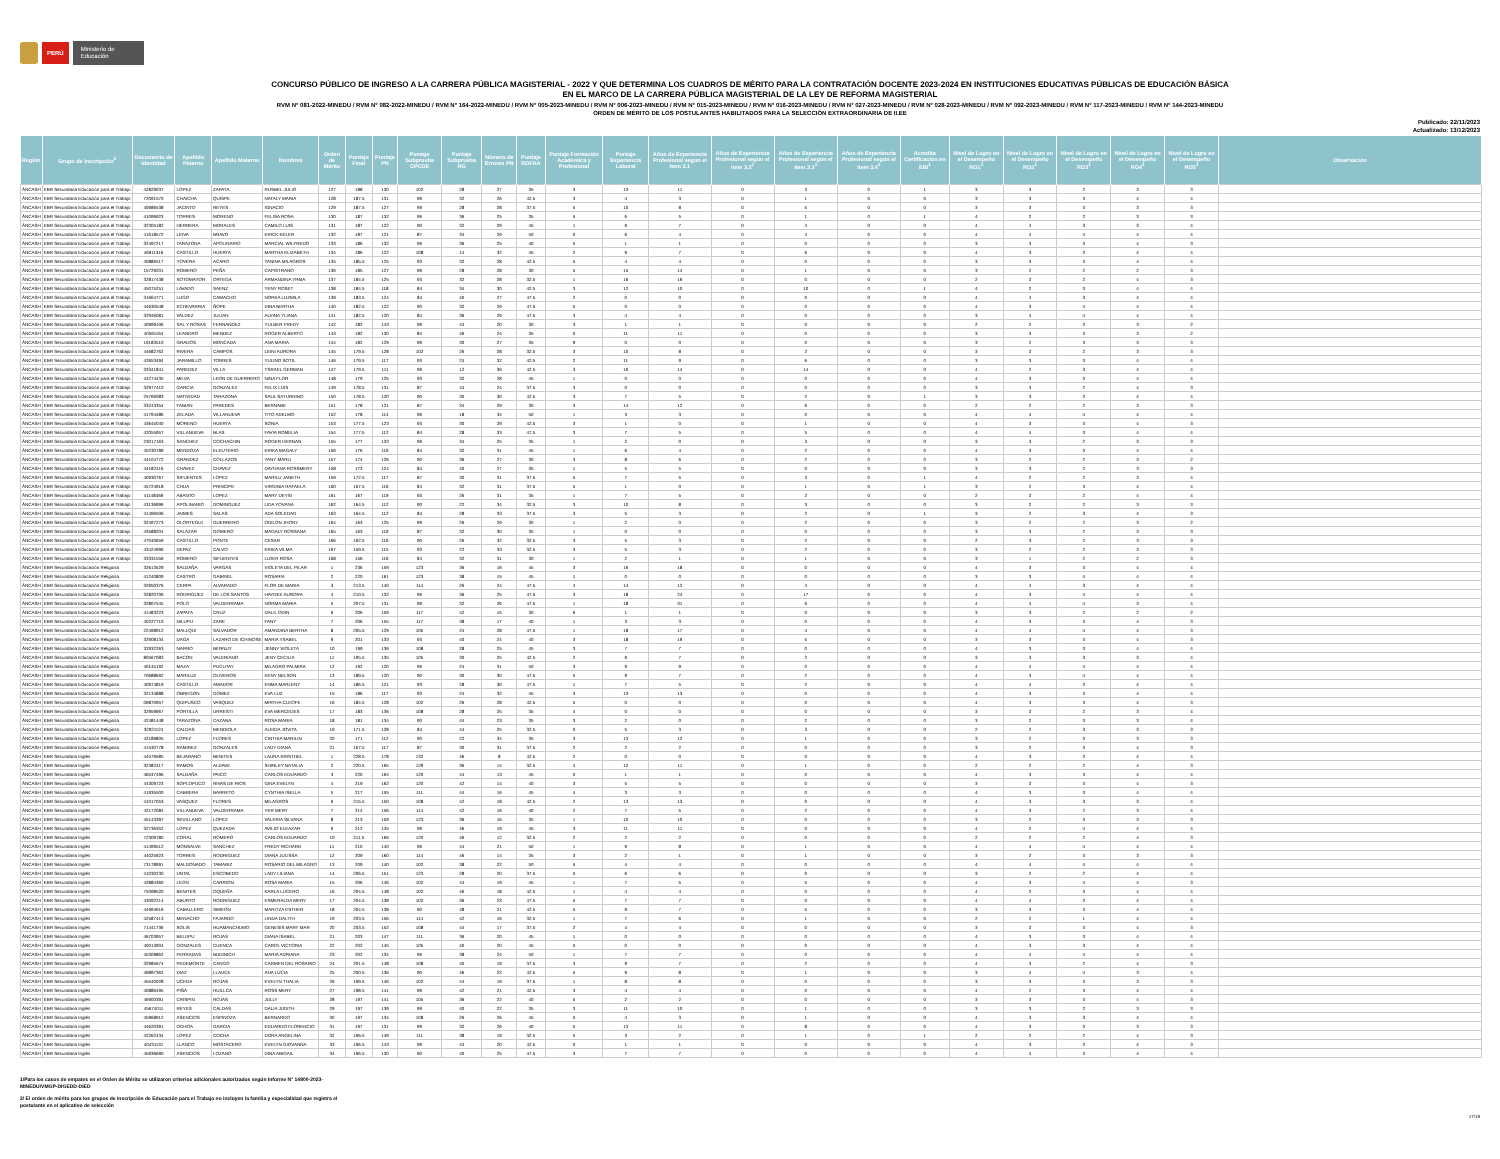PERÚ
Ministerio de Educación
CONCURSO PÚBLICO DE INGRESO A LA CARRERA PÚBLICA MAGISTERIAL - 2022 Y QUE DETERMINA LOS CUADROS DE MÉRITO PARA LA CONTRATACIÓN DOCENTE 2023-2024 EN INSTITUCIONES EDUCATIVAS PÚBLICAS DE EDUCACIÓN BÁSICA
EN EL MARCO DE LA CARRERA PÚBLICA MAGISTERIAL DE LA LEY DE REFORMA MAGISTERIAL
RVM N° 081-2022-MINEDU / RVM N° 082-2022-MINEDU / RVM N° 164-2022-MINEDU / RVM N° 005-2023-MINEDU / RVM N° 006-2023-MINEDU / RVM N° 015-2023-MINEDU / RVM N° 016-2023-MINEDU / RVM N° 027-2023-MINEDU / RVM N° 028-2023-MINEDU / RVM N° 092-2023-MINEDU / RVM N° 117-2023-MINEDU / RVM N° 144-2023-MINEDU
ORDEN DE MÉRITO DE LOS POSTULANTES HABILITADOS PARA LA SELECCIÓN EXTRAORDINARIA DE II.EE
Publicado: 22/11/2023
Actualizado: 13/12/2023
| Región | Grupo de Inscripción<sup>2</sup> | Documento de Identidad | Apellido Paterno | Apellido Materno | Nombres | Orden de Mérito | Puntaje Final | Puntaje PN | Puntaje Subprueba CPCDE | Puntaje Subprueba HG | Número de Errores PN | Puntaje ROFAA | Puntaje Formación Académica y Profesional | Puntaje Experiencia Laboral | Años de Experiencia Profesional según el item 3.1 | Años de Experiencia Profesional según el item 3.2<sup>1</sup> | Años de Experiencia Profesional según el item 3.3<sup>1</sup> | Años de Experiencia Profesional según el item 3.4<sup>1</sup> | Acredita Certificación en EIB<sup>1</sup> | Nivel de Logro en el Desempeño RO1<sup>1</sup> | Nivel de Logro en el Desempeño RO2<sup>1</sup> | Nivel de Logro en el Desempeño RO3<sup>1</sup> | Nivel de Logro en el Desempeño RO4<sup>1</sup> | Nivel de Logro en el Desempeño RO5<sup>1</sup> | Observación |
| --- | --- | --- | --- | --- | --- | --- | --- | --- | --- | --- | --- | --- | --- | --- | --- | --- | --- | --- | --- | --- | --- | --- | --- | --- | --- |
| ÁNCASH | EBR Secundaria Educación para el Trabajo | 42829037 | LOPEZ | ZAPATA | RUSBEL JULIO | 127 | 188 | 130 | 102 | 28 | 27 | 35 | 3 | 13 | 11 | 0 | 3 | 0 | 1 | 3 | 3 | 2 | 3 | 3 | |
| ÁNCASH | EBR Secundaria Educación para el Trabajo | 72091570 | CHAICHA | QUISPE | NATALY MARIA | 128 | 187.5 | 131 | 99 | 32 | 26 | 42.5 | 3 | 4 | 3 | 0 | 1 | 0 | 0 | 3 | 3 | 3 | 4 | 4 | |
| ÁNCASH | EBR Secundaria Educación para el Trabajo | 40686538 | JACINTO | REYES | IGNACIO | 129 | 187.5 | 127 | 99 | 28 | 28 | 37.5 | 5 | 10 | 8 | 0 | 5 | 0 | 0 | 3 | 3 | 3 | 3 | 3 | |
| ÁNCASH | EBR Secundaria Educación para el Trabajo | 41096923 | TORRES | MORENO | FELISA ROSA | 130 | 187 | 132 | 96 | 36 | 25 | 35 | 5 | 6 | 5 | 0 | 1 | 0 | 1 | 4 | 2 | 2 | 3 | 3 | |
| ÁNCASH | EBR Secundaria Educación para el Trabajo | 32305182 | HERRERA | MORALES | CAMILO LUIS | 131 | 187 | 122 | 90 | 32 | 29 | 45 | 1 | 9 | 7 | 0 | 4 | 0 | 0 | 4 | 4 | 3 | 3 | 4 | |
| ÁNCASH | EBR Secundaria Educación para el Trabajo | 41618572 | LEIVA | BRAVO | ERICK KELER | 132 | 187 | 121 | 87 | 34 | 29 | 50 | 0 | 6 | 4 | 0 | 4 | 0 | 0 | 4 | 4 | 4 | 4 | 4 | |
| ÁNCASH | EBR Secundaria Educación para el Trabajo | 32497217 | TARAZONA | APOLINARIO | MARCIAL WILFREDO | 133 | 186 | 132 | 96 | 36 | 25 | 40 | 5 | 1 | 1 | 0 | 0 | 0 | 0 | 3 | 3 | 3 | 4 | 3 | |
| ÁNCASH | EBR Secundaria Educación para el Trabajo | 46911316 | CASTILLO | HUERTA | MARTHA ELIZABETH | 134 | 186 | 122 | 108 | 14 | 32 | 45 | 2 | 9 | 7 | 0 | 6 | 0 | 0 | 4 | 3 | 3 | 4 | 4 | |
| ÁNCASH | EBR Secundaria Educación para el Trabajo | 40886517 | YOVERA | ACARO | YANINA MILAGROS | 135 | 185.5 | 125 | 93 | 32 | 28 | 42.5 | 5 | 4 | 4 | 0 | 0 | 0 | 0 | 3 | 3 | 3 | 4 | 4 | |
| ÁNCASH | EBR Secundaria Educación para el Trabajo | 15729201 | ROMERO | PEÑA | CAPISTRANO | 136 | 185 | 127 | 99 | 28 | 28 | 30 | 5 | 15 | 14 | 0 | 1 | 0 | 0 | 3 | 2 | 2 | 2 | 3 | |
| ÁNCASH | EBR Secundaria Educación para el Trabajo | 32817438 | SOTOMAYOR | ORTEGA | ARMANDINA YRMA | 137 | 184.5 | 125 | 93 | 32 | 28 | 32.5 | 1 | 16 | 16 | 0 | 0 | 0 | 0 | 2 | 2 | 2 | 4 | 3 | |
| ÁNCASH | EBR Secundaria Educación para el Trabajo | 45075251 | LAVADO | SAENZ | YENY ROSET | 138 | 184.5 | 118 | 84 | 34 | 30 | 42.5 | 3 | 12 | 10 | 0 | 10 | 0 | 1 | 4 | 2 | 3 | 4 | 4 | |
| ÁNCASH | EBR Secundaria Educación para el Trabajo | 31664771 | LUGO | CAMACHO | NORKA LUZMILA | 139 | 183.5 | 124 | 84 | 40 | 27 | 47.5 | 2 | 0 | 0 | 0 | 0 | 0 | 0 | 4 | 4 | 3 | 4 | 4 | |
| ÁNCASH | EBR Secundaria Educación para el Trabajo | 44630548 | ECHEVARRIA | ÑOPE | DINA BERTHA | 140 | 182.5 | 122 | 90 | 32 | 29 | 47.5 | 5 | 0 | 0 | 0 | 0 | 0 | 0 | 4 | 3 | 4 | 4 | 4 | |
| ÁNCASH | EBR Secundaria Educación para el Trabajo | 32946081 | VALDEZ | JULIAN | ALVINA YLIANA | 141 | 182.5 | 120 | 84 | 36 | 29 | 47.5 | 3 | 4 | 4 | 0 | 0 | 0 | 0 | 3 | 4 | 4 | 4 | 4 | |
| ÁNCASH | EBR Secundaria Educación para el Trabajo | 40999106 | SAL Y ROSAS | FERNANDEZ | YULBER FREDY | 142 | 182 | 143 | 99 | 44 | 20 | 30 | 3 | 1 | 1 | 0 | 0 | 0 | 0 | 2 | 2 | 3 | 3 | 2 | |
| ÁNCASH | EBR Secundaria Educación para el Trabajo | 40591164 | LEANDRO | MENDEZ | ROGER ALBERTO | 143 | 182 | 130 | 84 | 46 | 24 | 35 | 0 | 11 | 11 | 0 | 0 | 0 | 0 | 3 | 3 | 3 | 3 | 2 | |
| ÁNCASH | EBR Secundaria Educación para el Trabajo | 19183510 | GRADOS | MONCADA | ANA MARIA | 144 | 182 | 129 | 99 | 30 | 27 | 35 | 9 | 0 | 0 | 0 | 0 | 0 | 0 | 3 | 2 | 3 | 3 | 3 | |
| ÁNCASH | EBR Secundaria Educación para el Trabajo | 44682762 | RIVERA | CAMPOS | LEINI AURORA | 145 | 179.5 | 128 | 102 | 26 | 28 | 32.5 | 3 | 10 | 8 | 0 | 2 | 0 | 0 | 3 | 2 | 2 | 3 | 3 | |
| ÁNCASH | EBR Secundaria Educación para el Trabajo | 42653494 | JARAMILLO | TORRES | YULINO SOTIL | 146 | 179.5 | 117 | 93 | 24 | 32 | 42.5 | 2 | 11 | 9 | 0 | 6 | 0 | 0 | 3 | 3 | 3 | 4 | 4 | |
| ÁNCASH | EBR Secundaria Educación para el Trabajo | 33341841 | PAREDEZ | VILLA | YSRAEL GERMAN | 147 | 179.5 | 111 | 99 | 12 | 36 | 42.5 | 3 | 16 | 14 | 0 | 14 | 0 | 0 | 4 | 2 | 3 | 4 | 4 | |
| ÁNCASH | EBR Secundaria Educación para el Trabajo | 44274435 | MEJIA | LEON DE GUERRERO | NINA FLOR | 148 | 179 | 125 | 93 | 32 | 28 | 45 | 1 | 0 | 0 | 0 | 0 | 0 | 0 | 4 | 3 | 3 | 4 | 4 | |
| ÁNCASH | EBR Secundaria Educación para el Trabajo | 32977410 | GARCIA | GONZALEZ | FELIX LUIS | 149 | 178.5 | 131 | 87 | 44 | 24 | 37.5 | 3 | 0 | 0 | 0 | 0 | 0 | 0 | 3 | 3 | 2 | 4 | 3 | |
| ÁNCASH | EBR Secundaria Educación para el Trabajo | 25766083 | NATIVIDAD | TARAZONA | SAUL SATURNINO | 150 | 178.5 | 120 | 90 | 30 | 30 | 42.5 | 3 | 7 | 5 | 0 | 2 | 0 | 1 | 3 | 3 | 3 | 4 | 4 | |
| ÁNCASH | EBR Secundaria Educación para el Trabajo | 33243354 | FABIAN | PAREDES | BERNABE | 151 | 178 | 121 | 87 | 34 | 29 | 30 | 3 | 14 | 12 | 0 | 6 | 0 | 0 | 2 | 2 | 2 | 3 | 3 | |
| ÁNCASH | EBR Secundaria Educación para el Trabajo | 41794486 | ZELADA | VILLANUEVA | TITO ADELMO | 152 | 178 | 114 | 96 | 18 | 34 | 50 | 1 | 3 | 3 | 0 | 0 | 0 | 0 | 4 | 4 | 4 | 4 | 4 | |
| ÁNCASH | EBR Secundaria Educación para el Trabajo | 43645040 | MORENO | HUERTA | SONIA | 153 | 177.5 | 123 | 93 | 30 | 29 | 42.5 | 3 | 1 | 0 | 0 | 1 | 0 | 0 | 4 | 3 | 3 | 4 | 3 | |
| ÁNCASH | EBR Secundaria Educación para el Trabajo | 42055957 | VILLANUEVA | BLAS | FAVIA ROMELIA | 154 | 177.5 | 112 | 84 | 28 | 33 | 47.5 | 3 | 7 | 5 | 0 | 5 | 0 | 0 | 4 | 4 | 3 | 4 | 4 | |
| ÁNCASH | EBR Secundaria Educación para el Trabajo | 23017163 | SANCHEZ | COCHACHIN | ROGER HERNAN | 155 | 177 | 133 | 99 | 34 | 25 | 35 | 1 | 2 | 0 | 0 | 3 | 0 | 0 | 3 | 3 | 2 | 3 | 3 | |
| ÁNCASH | EBR Secundaria Educación para el Trabajo | 45230789 | MENDOZA | ELEUTERIO | ERIKA MAGALY | 156 | 176 | 116 | 84 | 32 | 31 | 45 | 1 | 6 | 4 | 0 | 2 | 0 | 0 | 4 | 3 | 3 | 4 | 4 | |
| ÁNCASH | EBR Secundaria Educación para el Trabajo | 44104772 | GRANDEZ | COLLAZOS | YANY MARLI | 157 | 174 | 126 | 90 | 36 | 27 | 30 | 3 | 8 | 6 | 0 | 2 | 0 | 0 | 3 | 2 | 2 | 3 | 2 | |
| ÁNCASH | EBR Secundaria Educación para el Trabajo | 44182416 | CHAVEZ | CHAVEZ | DAYHANA ROSSMERY | 158 | 173 | 124 | 84 | 40 | 27 | 35 | 1 | 5 | 5 | 0 | 0 | 0 | 0 | 3 | 3 | 2 | 3 | 3 | |
| ÁNCASH | EBR Secundaria Educación para el Trabajo | 40930767 | SIFUENTES | LOPEZ | MARILU JANETH | 159 | 172.5 | 117 | 87 | 30 | 31 | 37.5 | 5 | 7 | 5 | 0 | 3 | 0 | 1 | 4 | 2 | 2 | 3 | 4 | |
| ÁNCASH | EBR Secundaria Educación para el Trabajo | 45724918 | CHUA | PRINCIPE | VIRGINIA RAFAELA | 160 | 167.5 | 116 | 84 | 32 | 31 | 37.5 | 5 | 1 | 0 | 0 | 1 | 0 | 1 | 3 | 2 | 3 | 4 | 4 | |
| ÁNCASH | EBR Secundaria Educación para el Trabajo | 41148469 | ABANTO | LOPEZ | MARY DEYSI | 161 | 167 | 119 | 93 | 26 | 31 | 35 | 1 | 7 | 5 | 0 | 2 | 0 | 0 | 2 | 2 | 2 | 4 | 4 | |
| ÁNCASH | EBR Secundaria Educación para el Trabajo | 43136996 | APOLINARIO | DOMINGUEZ | LIDA YOVANA | 162 | 164.5 | 112 | 90 | 22 | 34 | 32.5 | 3 | 10 | 8 | 0 | 3 | 0 | 0 | 3 | 2 | 2 | 3 | 3 | |
| ÁNCASH | EBR Secundaria Educación para el Trabajo | 41496506 | JAIMES | SALAS | ADA SOLEDAD | 163 | 164.5 | 112 | 84 | 28 | 33 | 37.5 | 3 | 5 | 3 | 0 | 2 | 0 | 1 | 3 | 2 | 3 | 4 | 3 | |
| ÁNCASH | EBR Secundaria Educación para el Trabajo | 32497273 | OLORTEGUI | GUERRERO | ODILON JHONY | 164 | 163 | 125 | 99 | 26 | 29 | 30 | 1 | 2 | 0 | 0 | 2 | 0 | 0 | 3 | 2 | 2 | 3 | 2 | |
| ÁNCASH | EBR Secundaria Educación para el Trabajo | 43588204 | SALAZAR | GOMERO | MAGALY ROSSANA | 165 | 163 | 119 | 87 | 32 | 30 | 35 | 1 | 0 | 0 | 0 | 0 | 0 | 0 | 3 | 3 | 2 | 3 | 3 | |
| ÁNCASH | EBR Secundaria Educación para el Trabajo | 47040659 | CASTILLO | PONTE | CESAR | 166 | 162.5 | 116 | 90 | 26 | 32 | 32.5 | 3 | 5 | 3 | 0 | 2 | 0 | 0 | 2 | 3 | 2 | 3 | 3 | |
| ÁNCASH | EBR Secundaria Educación para el Trabajo | 43424996 | DEPAZ | CALVO | ERIKA VILMA | 167 | 159.5 | 115 | 93 | 22 | 33 | 32.5 | 3 | 5 | 3 | 0 | 2 | 0 | 0 | 3 | 2 | 2 | 3 | 3 | |
| ÁNCASH | EBR Secundaria Educación para el Trabajo | 33331556 | ROMERO | SIFUENTES | LIZIER ROSA | 168 | 156 | 116 | 84 | 32 | 31 | 30 | 1 | 2 | 1 | 0 | 1 | 0 | 0 | 3 | 1 | 2 | 2 | 3 | |
| ÁNCASH | EBR Secundaria Educación Religiosa | 32613529 | SALDAÑA | VARGAS | VIOLETA DEL PILAR | 1 | 236 | 159 | 123 | 36 | 16 | 45 | 3 | 16 | 18 | 0 | 0 | 0 | 0 | 4 | 3 | 3 | 4 | 4 | |
| ÁNCASH | EBR Secundaria Educación Religiosa | 41240809 | CASTRO | GABRIEL | ROSARIA | 2 | 220 | 161 | 123 | 38 | 15 | 45 | 1 | 0 | 0 | 0 | 0 | 0 | 0 | 3 | 3 | 4 | 4 | 4 | |
| ÁNCASH | EBR Secundaria Educación Religiosa | 32950376 | CERPA | ALVARADO | FLOR DE MARIA | 3 | 213.5 | 140 | 114 | 26 | 24 | 47.5 | 4 | 14 | 12 | 0 | 4 | 0 | 0 | 4 | 4 | 3 | 4 | 4 | |
| ÁNCASH | EBR Secundaria Educación Religiosa | 32820706 | RODRIGUEZ | DE LOS SANTOS | HAYDEE AURORA | 4 | 210.5 | 132 | 96 | 36 | 25 | 47.5 | 3 | 18 | 24 | 0 | 17 | 0 | 0 | 4 | 3 | 4 | 4 | 4 | |
| ÁNCASH | EBR Secundaria Educación Religiosa | 32807545 | POLO | VALDERRAMA | NORMA MARIA | 5 | 207.5 | 131 | 99 | 32 | 26 | 47.5 | 1 | 18 | 31 | 0 | 6 | 0 | 0 | 4 | 4 | 4 | 3 | 4 | |
| ÁNCASH | EBR Secundaria Educación Religiosa | 41483223 | ZAPATA | CRUZ | DALIL ODIN | 6 | 206 | 159 | 117 | 42 | 15 | 30 | 6 | 1 | 1 | 0 | 0 | 0 | 0 | 3 | 3 | 2 | 2 | 2 | |
| ÁNCASH | EBR Secundaria Educación Religiosa | 40227710 | NILUPU | ZARE | FANY | 7 | 206 | 155 | 117 | 38 | 17 | 40 | 1 | 3 | 3 | 0 | 0 | 0 | 0 | 4 | 3 | 3 | 4 | 3 | |
| ÁNCASH | EBR Secundaria Educación Religiosa | 22498912 | MALLQUI | SALVADOR | AMANDINA BERTHA | 8 | 205.5 | 129 | 105 | 24 | 28 | 47.5 | 1 | 18 | 17 | 0 | 4 | 0 | 0 | 4 | 4 | 4 | 4 | 3 | |
| ÁNCASH | EBR Secundaria Educación Religiosa | 32908134 | DAGA | LAZARO DE ICHINOSE | MARIA YSABEL | 9 | 201 | 133 | 93 | 40 | 24 | 40 | 3 | 18 | 19 | 0 | 5 | 0 | 0 | 3 | 3 | 3 | 4 | 3 | |
| ÁNCASH | EBR Secundaria Educación Religiosa | 32932263 | NARRO | BERNUY | JENNY VIOLETA | 10 | 199 | 136 | 108 | 28 | 25 | 45 | 3 | 7 | 7 | 0 | 0 | 0 | 0 | 4 | 3 | 3 | 4 | 4 | |
| ÁNCASH | EBR Secundaria Educación Religiosa | 80567083 | BACON | VALERIANO | JENY CECILIA | 11 | 195.5 | 135 | 105 | 30 | 25 | 42.5 | 2 | 9 | 7 | 0 | 2 | 0 | 0 | 3 | 3 | 3 | 3 | 4 | |
| ÁNCASH | EBR Secundaria Educación Religiosa | 40145192 | MAZA | PUCUTAY | MILAGRO PALMIRA | 12 | 192 | 120 | 96 | 24 | 31 | 50 | 3 | 9 | 9 | 0 | 0 | 0 | 0 | 4 | 4 | 4 | 4 | 4 | |
| ÁNCASH | EBR Secundaria Educación Religiosa | 70688692 | MARILUZ | OLIVEROS | KENY NELSON | 13 | 189.5 | 120 | 90 | 30 | 30 | 47.5 | 5 | 9 | 7 | 0 | 2 | 0 | 0 | 4 | 3 | 4 | 4 | 4 | |
| ÁNCASH | EBR Secundaria Educación Religiosa | 40974819 | CASTILLO | AMADOR | ENMA MARLENY | 14 | 186.5 | 121 | 93 | 28 | 30 | 47.5 | 1 | 7 | 5 | 0 | 2 | 0 | 0 | 4 | 4 | 3 | 4 | 4 | |
| ÁNCASH | EBR Secundaria Educación Religiosa | 32134888 | OBREGON | GOMEZ | EVA LUZ | 15 | 186 | 117 | 93 | 24 | 32 | 45 | 3 | 13 | 13 | 0 | 0 | 0 | 0 | 4 | 3 | 3 | 4 | 4 | |
| ÁNCASH | EBR Secundaria Educación Religiosa | 09870957 | QUIPUSCO | VASQUEZ | MIRTHA CLEOFE | 16 | 184.5 | 128 | 102 | 26 | 28 | 42.5 | 5 | 0 | 0 | 0 | 0 | 0 | 0 | 4 | 3 | 3 | 4 | 3 | |
| ÁNCASH | EBR Secundaria Educación Religiosa | 32959967 | PORTILLA | URRESTI | EVA MERCEDES | 17 | 183 | 136 | 108 | 28 | 25 | 35 | 4 | 0 | 0 | 0 | 0 | 0 | 0 | 3 | 2 | 2 | 3 | 4 | |
| ÁNCASH | EBR Secundaria Educación Religiosa | 42481448 | TARAZONA | CAZANA | ROSA MARIA | 18 | 181 | 134 | 90 | 44 | 23 | 35 | 3 | 2 | 0 | 0 | 2 | 0 | 0 | 3 | 2 | 3 | 3 | 4 | |
| ÁNCASH | EBR Secundaria Educación Religiosa | 32921124 | CALDAS | MENDIOLA | ALEIDA JOVITA | 19 | 171.5 | 128 | 84 | 44 | 25 | 32.5 | 0 | 5 | 3 | 0 | 3 | 0 | 0 | 2 | 2 | 3 | 3 | 3 | |
| ÁNCASH | EBR Secundaria Educación Religiosa | 42189805 | LOPEZ | FLORES | CINTHIA MARILIN | 20 | 171 | 112 | 90 | 22 | 34 | 35 | 3 | 13 | 12 | 0 | 1 | 0 | 0 | 3 | 2 | 3 | 3 | 3 | |
| ÁNCASH | EBR Secundaria Educación Religiosa | 41530778 | RAMIREZ | GONZALES | LADY DIANA | 21 | 167.5 | 117 | 87 | 30 | 31 | 37.5 | 2 | 2 | 2 | 0 | 0 | 0 | 0 | 3 | 2 | 3 | 4 | 3 | |
| ÁNCASH | EBR Secundaria Inglés | 44579585 | BEJARANO | BENITES | LAURA KRISTHEL | 1 | 228.5 | 178 | 132 | 46 | 8 | 42.5 | 2 | 0 | 0 | 0 | 0 | 0 | 0 | 4 | 3 | 3 | 4 | 4 | |
| ÁNCASH | EBR Secundaria Inglés | 32382417 | RAMOS | ALDAVE | SHIRLEY NATALIA | 2 | 220.5 | 165 | 129 | 36 | 14 | 32.5 | 4 | 12 | 11 | 0 | 1 | 0 | 0 | 2 | 2 | 2 | 4 | 3 | |
| ÁNCASH | EBR Secundaria Inglés | 46537496 | SALDAÑA | PAICO | CARLOS EDUARDO | 3 | 220 | 164 | 120 | 44 | 13 | 45 | 0 | 1 | 1 | 0 | 0 | 0 | 0 | 4 | 3 | 3 | 4 | 4 | |
| ÁNCASH | EBR Secundaria Inglés | 44309723 | SOPLOPUCO | RIVAS DE RIOS | GINA EVELYN | 4 | 219 | 162 | 120 | 42 | 14 | 40 | 3 | 5 | 5 | 0 | 0 | 0 | 0 | 3 | 2 | 3 | 4 | 3 | |
| ÁNCASH | EBR Secundaria Inglés | 41935500 | CABRERA | BARRETO | CYNTHIA ISELLA | 5 | 217 | 155 | 111 | 44 | 16 | 45 | 4 | 3 | 3 | 0 | 0 | 0 | 0 | 4 | 3 | 3 | 4 | 4 | |
| ÁNCASH | EBR Secundaria Inglés | 41017053 | VASQUEZ | FLORES | MILAGROS | 6 | 215.5 | 150 | 108 | 42 | 18 | 42.5 | 2 | 13 | 13 | 0 | 0 | 0 | 0 | 4 | 3 | 3 | 3 | 4 | |
| ÁNCASH | EBR Secundaria Inglés | 42172084 | VILLANUEVA | VALDERRAMA | YER MERY | 7 | 214 | 156 | 114 | 42 | 16 | 40 | 2 | 7 | 5 | 0 | 2 | 0 | 0 | 4 | 3 | 2 | 3 | 4 | |
| ÁNCASH | EBR Secundaria Inglés | 45143397 | SEVILLANO | LOPEZ | VALERIA SILVANA | 8 | 213 | 159 | 123 | 36 | 16 | 35 | 1 | 10 | 10 | 0 | 0 | 0 | 0 | 3 | 2 | 3 | 3 | 3 | |
| ÁNCASH | EBR Secundaria Inglés | 32736352 | LOPEZ | QUEZADA | AVILIO ELEAZAR | 9 | 212 | 145 | 99 | 46 | 19 | 45 | 3 | 11 | 11 | 0 | 0 | 0 | 0 | 4 | 2 | 4 | 4 | 4 | |
| ÁNCASH | EBR Secundaria Inglés | 72309780 | CORAL | ROMERO | CARLOS EDUARDO | 10 | 211.5 | 166 | 120 | 46 | 12 | 32.5 | 2 | 2 | 2 | 0 | 0 | 0 | 0 | 2 | 2 | 2 | 4 | 3 | |
| ÁNCASH | EBR Secundaria Inglés | 41499512 | MONSALVE | SANCHEZ | FREDY RICHARD | 11 | 210 | 140 | 96 | 44 | 21 | 50 | 1 | 9 | 8 | 0 | 1 | 0 | 0 | 4 | 4 | 4 | 4 | 4 | |
| ÁNCASH | EBR Secundaria Inglés | 44025923 | TORRES | RODRIGUEZ | DIANA JULISSA | 12 | 209 | 160 | 114 | 46 | 14 | 35 | 3 | 2 | 1 | 0 | 1 | 0 | 0 | 3 | 2 | 3 | 3 | 3 | |
| ÁNCASH | EBR Secundaria Inglés | 73178991 | MALDONADO | TAMARIZ | ROSARIO DEL MILAGRO | 13 | 209 | 140 | 102 | 38 | 22 | 50 | 5 | 4 | 4 | 0 | 0 | 0 | 0 | 4 | 4 | 4 | 4 | 4 | |
| ÁNCASH | EBR Secundaria Inglés | 41030230 | UNTAL | ESCOBEDO | LADY LILIANA | 14 | 206.5 | 151 | 123 | 28 | 20 | 37.5 | 5 | 6 | 6 | 0 | 0 | 0 | 0 | 3 | 2 | 2 | 4 | 4 | |
| ÁNCASH | EBR Secundaria Inglés | 42884360 | LEON | CARRION | ROSA MARIA | 15 | 206 | 146 | 102 | 44 | 19 | 45 | 1 | 7 | 5 | 0 | 5 | 0 | 0 | 4 | 3 | 4 | 4 | 3 | |
| ÁNCASH | EBR Secundaria Inglés | 75098520 | BENITES | OQUEÑA | KARLA LUCERO | 16 | 204.5 | 148 | 102 | 46 | 18 | 42.5 | 1 | 4 | 4 | 0 | 0 | 0 | 0 | 4 | 2 | 3 | 4 | 4 | |
| ÁNCASH | EBR Secundaria Inglés | 43092214 | ABURTO | RODRIGUEZ | ESMERALDA MERY | 17 | 204.5 | 138 | 102 | 36 | 23 | 47.5 | 5 | 7 | 7 | 0 | 0 | 0 | 0 | 4 | 4 | 3 | 4 | 4 | |
| ÁNCASH | EBR Secundaria Inglés | 44994616 | CABALLERO | SIMEON | MARITZA ESTHER | 18 | 204.5 | 138 | 90 | 48 | 21 | 42.5 | 5 | 9 | 7 | 0 | 5 | 0 | 0 | 3 | 3 | 3 | 4 | 4 | |
| ÁNCASH | EBR Secundaria Inglés | 42587413 | MENACHO | FAJARDO | LINDA DALITH | 19 | 203.5 | 156 | 114 | 42 | 16 | 32.5 | 1 | 7 | 6 | 0 | 1 | 0 | 0 | 2 | 2 | 1 | 4 | 4 | |
| ÁNCASH | EBR Secundaria Inglés | 71441736 | SOLIS | HUAMANCHUMO | GENESIS MARY MAR | 20 | 203.5 | 152 | 108 | 44 | 17 | 37.5 | 2 | 4 | 4 | 0 | 0 | 0 | 0 | 3 | 2 | 3 | 4 | 3 | |
| ÁNCASH | EBR Secundaria Inglés | 46703957 | BELUPU | ROJAS | DIANA ISABEL | 21 | 203 | 147 | 111 | 36 | 20 | 45 | 1 | 0 | 0 | 0 | 0 | 0 | 0 | 4 | 3 | 3 | 4 | 4 | |
| ÁNCASH | EBR Secundaria Inglés | 40013904 | GONZALES | CUENCA | CAROL VICTORIA | 22 | 202 | 145 | 105 | 40 | 20 | 45 | 5 | 0 | 0 | 0 | 0 | 0 | 0 | 4 | 3 | 3 | 4 | 4 | |
| ÁNCASH | EBR Secundaria Inglés | 45309862 | FERRADAS | BUDINICH | MARIA ADRIANA | 23 | 202 | 134 | 96 | 38 | 24 | 50 | 1 | 7 | 7 | 0 | 0 | 0 | 0 | 4 | 4 | 4 | 4 | 4 | |
| ÁNCASH | EBR Secundaria Inglés | 32985674 | PEDEMONTE | CANGO | CARMEN DEL ROSARIO | 24 | 201.5 | 148 | 108 | 40 | 19 | 37.5 | 3 | 9 | 7 | 0 | 2 | 0 | 0 | 4 | 3 | 2 | 4 | 3 | |
| ÁNCASH | EBR Secundaria Inglés | 46897362 | DIAZ | LLAUCE | ANA LUCIA | 25 | 200.5 | 136 | 90 | 46 | 22 | 42.5 | 5 | 9 | 8 | 0 | 1 | 0 | 0 | 3 | 4 | 4 | 3 | 4 | |
| ÁNCASH | EBR Secundaria Inglés | 45540028 | UCEDA | ROJAS | EVELYN THALIA | 26 | 199.5 | 146 | 102 | 44 | 19 | 37.5 | 1 | 8 | 8 | 0 | 0 | 0 | 0 | 3 | 3 | 3 | 3 | 3 | |
| ÁNCASH | EBR Secundaria Inglés | 40886495 | PIÑA | HUILLCA | ROSS MERY | 27 | 198.5 | 141 | 99 | 42 | 21 | 42.5 | 3 | 4 | 4 | 0 | 0 | 0 | 0 | 4 | 2 | 3 | 4 | 4 | |
| ÁNCASH | EBR Secundaria Inglés | 46900391 | CRISPIN | ROJAS | JULLY | 28 | 197 | 141 | 105 | 36 | 22 | 40 | 5 | 2 | 2 | 0 | 0 | 0 | 0 | 3 | 3 | 3 | 4 | 3 | |
| ÁNCASH | EBR Secundaria Inglés | 45674011 | REYES | CALDAS | DALIA JUDITH | 29 | 197 | 139 | 99 | 40 | 22 | 35 | 3 | 11 | 10 | 0 | 1 | 0 | 0 | 3 | 3 | 2 | 3 | 3 | |
| ÁNCASH | EBR Secundaria Inglés | 45968912 | ASENCIOS | ESPINOZA | BERNARDO | 30 | 197 | 134 | 108 | 26 | 26 | 45 | 5 | 4 | 3 | 0 | 1 | 0 | 0 | 4 | 3 | 3 | 4 | 4 | |
| ÁNCASH | EBR Secundaria Inglés | 44620391 | OCHOA | GARCIA | EDUARDO FLORENCIO | 31 | 197 | 131 | 99 | 32 | 26 | 40 | 5 | 13 | 11 | 0 | 8 | 0 | 0 | 4 | 3 | 3 | 3 | 3 | |
| ÁNCASH | EBR Secundaria Inglés | 42262434 | LOPEZ | COCHA | DORA ANGELINA | 32 | 196.5 | 149 | 111 | 38 | 19 | 32.5 | 5 | 3 | 2 | 0 | 1 | 0 | 1 | 2 | 2 | 2 | 4 | 3 | |
| ÁNCASH | EBR Secundaria Inglés | 40431131 | LLANCO | MOSTACERO | EVELYN GIOVANNA | 33 | 196.5 | 143 | 99 | 44 | 20 | 42.5 | 0 | 1 | 1 | 0 | 0 | 0 | 0 | 4 | 3 | 3 | 4 | 3 | |
| ÁNCASH | EBR Secundaria Inglés | 45936690 | ASENCIOS | LOZANO | DINA ABIGAIL | 34 | 196.5 | 130 | 90 | 40 | 25 | 47.5 | 3 | 7 | 7 | 0 | 0 | 0 | 0 | 4 | 4 | 3 | 4 | 4 | |
1/Para los casos de empates en el Orden de Mérito se utilizaron criterios adicionales autorizados según Informe N° 14800-2023-MINEDU/VMGP-DIGEDD-DIED
2/ El orden de mérito para los grupos de inscripción de Educación para el Trabajo no incluyen la familia y especialidad que registra el postulante en el aplicativo de selección
17/19